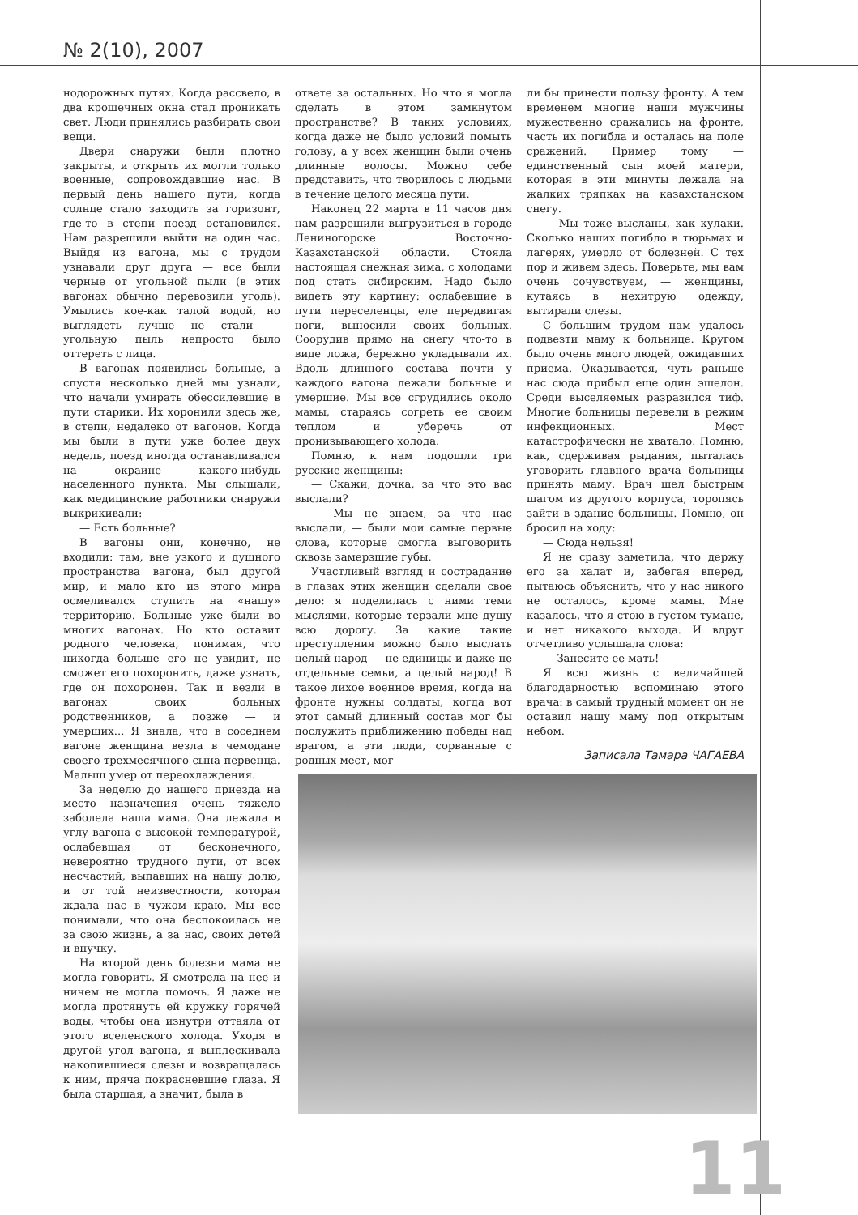№ 2(10), 2007
нодорожных путях. Когда рассвело, в два крошечных окна стал проникать свет. Люди принялись разбирать свои вещи.
Двери снаружи были плотно закрыты, и открыть их могли только военные, сопровождавшие нас. В первый день нашего пути, когда солнце стало заходить за горизонт, где-то в степи поезд остановился. Нам разрешили выйти на один час. Выйдя из вагона, мы с трудом узнавали друг друга — все были черные от угольной пыли (в этих вагонах обычно перевозили уголь). Умылись кое-как талой водой, но выглядеть лучше не стали — угольную пыль непросто было оттереть с лица.
В вагонах появились больные, а спустя несколько дней мы узнали, что начали умирать обессилевшие в пути старики. Их хоронили здесь же, в степи, недалеко от вагонов. Когда мы были в пути уже более двух недель, поезд иногда останавливался на окраине какого-нибудь населенного пункта. Мы слышали, как медицинские работники снаружи выкрикивали:
— Есть больные?
В вагоны они, конечно, не входили: там, вне узкого и душного пространства вагона, был другой мир, и мало кто из этого мира осмеливался ступить на «нашу» территорию. Больные уже были во многих вагонах. Но кто оставит родного человека, понимая, что никогда больше его не увидит, не сможет его похоронить, даже узнать, где он похоронен. Так и везли в вагонах своих больных родственников, а позже — и умерших... Я знала, что в соседнем вагоне женщина везла в чемодане своего трехмесячного сына-первенца. Малыш умер от переохлаждения.
За неделю до нашего приезда на место назначения очень тяжело заболела наша мама. Она лежала в углу вагона с высокой температурой, ослабевшая от бесконечного, невероятно трудного пути, от всех несчастий, выпавших на нашу долю, и от той неизвестности, которая ждала нас в чужом краю. Мы все понимали, что она беспокоилась не за свою жизнь, а за нас, своих детей и внучку.
На второй день болезни мама не могла говорить. Я смотрела на нее и ничем не могла помочь. Я даже не могла протянуть ей кружку горячей воды, чтобы она изнутри оттаяла от этого вселенского холода. Уходя в другой угол вагона, я выплескивала накопившиеся слезы и возвращалась к ним, пряча покрасневшие глаза. Я была старшая, а значит, была в
ответе за остальных. Но что я могла сделать в этом замкнутом пространстве? В таких условиях, когда даже не было условий помыть голову, а у всех женщин были очень длинные волосы. Можно себе представить, что творилось с людьми в течение целого месяца пути.
Наконец 22 марта в 11 часов дня нам разрешили выгрузиться в городе Лениногорске Восточно-Казахстанской области. Стояла настоящая снежная зима, с холодами под стать сибирским. Надо было видеть эту картину: ослабевшие в пути переселенцы, еле передвигая ноги, выносили своих больных. Соорудив прямо на снегу что-то в виде ложа, бережно укладывали их. Вдоль длинного состава почти у каждого вагона лежали больные и умершие. Мы все сгрудились около мамы, стараясь согреть ее своим теплом и уберечь от пронизывающего холода.
Помню, к нам подошли три русские женщины:
— Скажи, дочка, за что это вас выслали?
— Мы не знаем, за что нас выслали, — были мои самые первые слова, которые смогла выговорить сквозь замерзшие губы.
Участливый взгляд и сострадание в глазах этих женщин сделали свое дело: я поделилась с ними теми мыслями, которые терзали мне душу всю дорогу. За какие такие преступления можно было выслать целый народ — не единицы и даже не отдельные семьи, а целый народ! В такое лихое военное время, когда на фронте нужны солдаты, когда вот этот самый длинный состав мог бы послужить приближению победы над врагом, а эти люди, сорванные с родных мест, мог-
ли бы принести пользу фронту. А тем временем многие наши мужчины мужественно сражались на фронте, часть их погибла и осталась на поле сражений. Пример тому — единственный сын моей матери, которая в эти минуты лежала на жалких тряпках на казахстанском снегу.
— Мы тоже высланы, как кулаки. Сколько наших погибло в тюрьмах и лагерях, умерло от болезней. С тех пор и живем здесь. Поверьте, мы вам очень сочувствуем, — женщины, кутаясь в нехитрую одежду, вытирали слезы.
С большим трудом нам удалось подвезти маму к больнице. Кругом было очень много людей, ожидавших приема. Оказывается, чуть раньше нас сюда прибыл еще один эшелон. Среди выселяемых разразился тиф. Многие больницы перевели в режим инфекционных. Мест катастрофически не хватало. Помню, как, сдерживая рыдания, пыталась уговорить главного врача больницы принять маму. Врач шел быстрым шагом из другого корпуса, торопясь зайти в здание больницы. Помню, он бросил на ходу:
— Сюда нельзя!
Я не сразу заметила, что держу его за халат и, забегая вперед, пытаюсь объяснить, что у нас никого не осталось, кроме мамы. Мне казалось, что я стою в густом тумане, и нет никакого выхода. И вдруг отчетливо услышала слова:
— Занесите ее мать!
Я всю жизнь с величайшей благодарностью вспоминаю этого врача: в самый трудный момент он не оставил нашу маму под открытым небом.
Записала Тамара ЧАГАЕВА
11